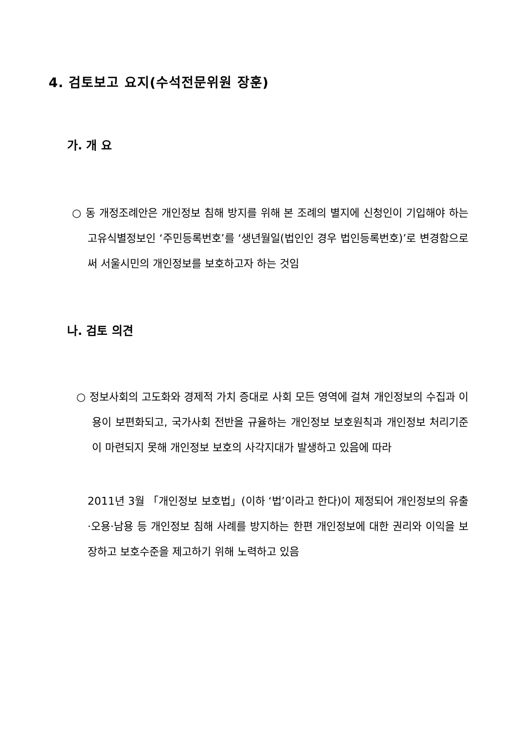4. 검토보고 요지(수석전문위원 장훈)
가. 개 요
○ 동 개정조례안은 개인정보 침해 방지를 위해 본 조례의 별지에 신청인이 기입해야 하는 고유식별정보인 ‘주민등록번호’를 ‘생년월일(법인인 경우 법인등록번호)’로 변경함으로써 서울시민의 개인정보를 보호하고자 하는 것임
나. 검토 의견
○ 정보사회의 고도화와 경제적 가치 증대로 사회 모든 영역에 걸쳐 개인정보의 수집과 이용이 보편화되고, 국가사회 전반을 규율하는 개인정보 보호원칙과 개인정보 처리기준이 마련되지 못해 개인정보 보호의 사각지대가 발생하고 있음에 따라
2011년 3월 「개인정보 보호법」(이하 ‘법’이라고 한다)이 제정되어 개인정보의 유출·오용·남용 등 개인정보 침해 사례를 방지하는 한편 개인정보에 대한 권리와 이익을 보장하고 보호수준을 제고하기 위해 노력하고 있음